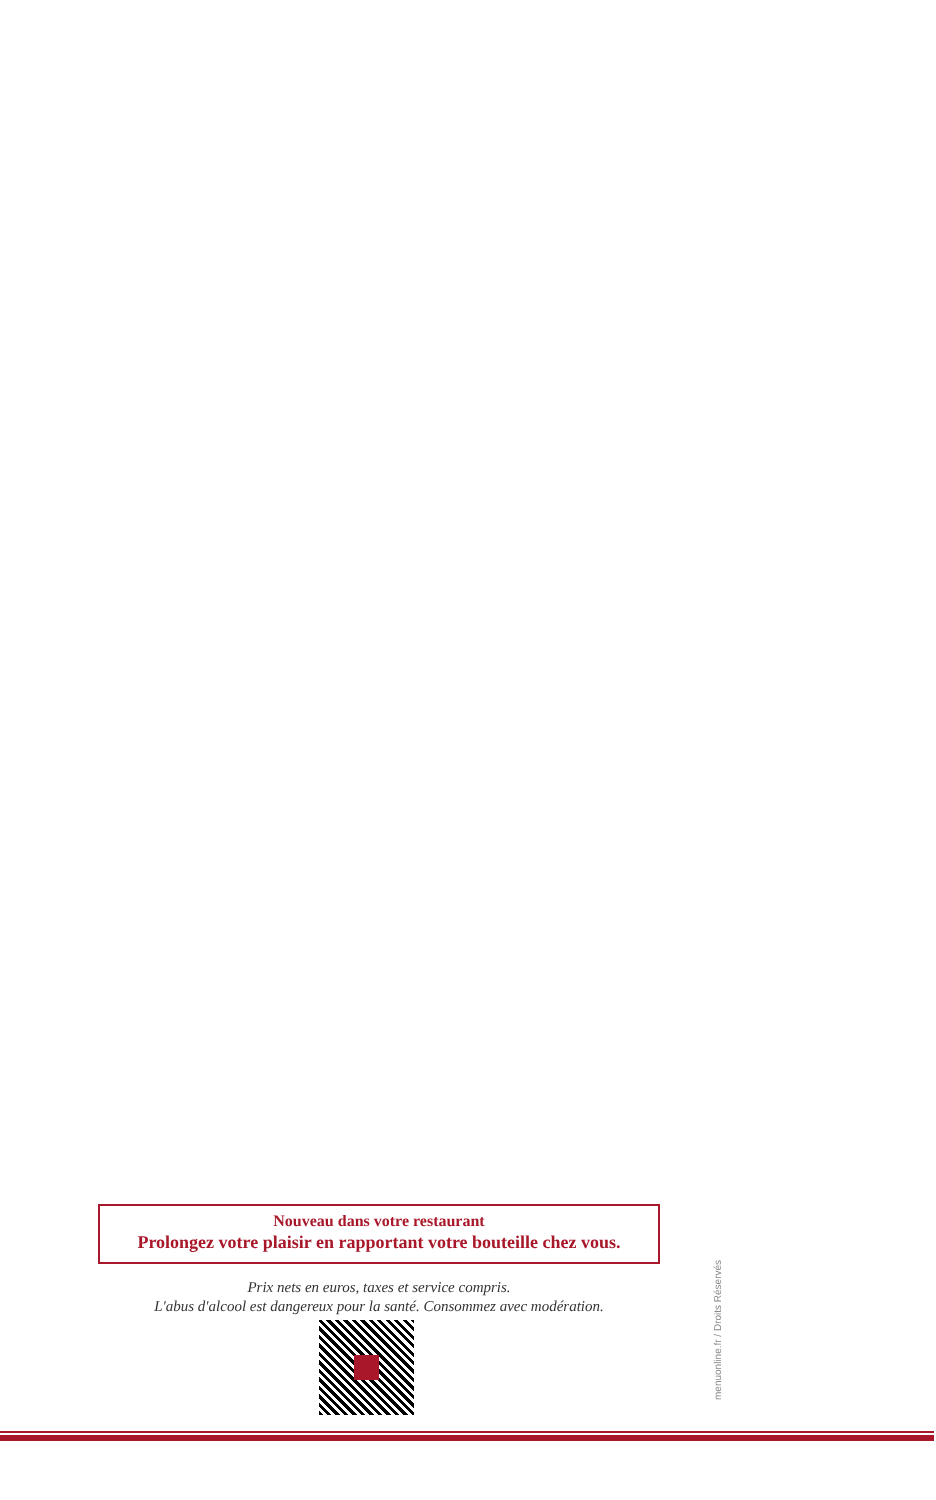Nouveau dans votre restaurant
Prolongez votre plaisir en rapportant votre bouteille chez vous.
Prix nets en euros, taxes et service compris.
L'abus d'alcool est dangereux pour la santé. Consommez avec modération.
menuonline.fr / Droits Réservés